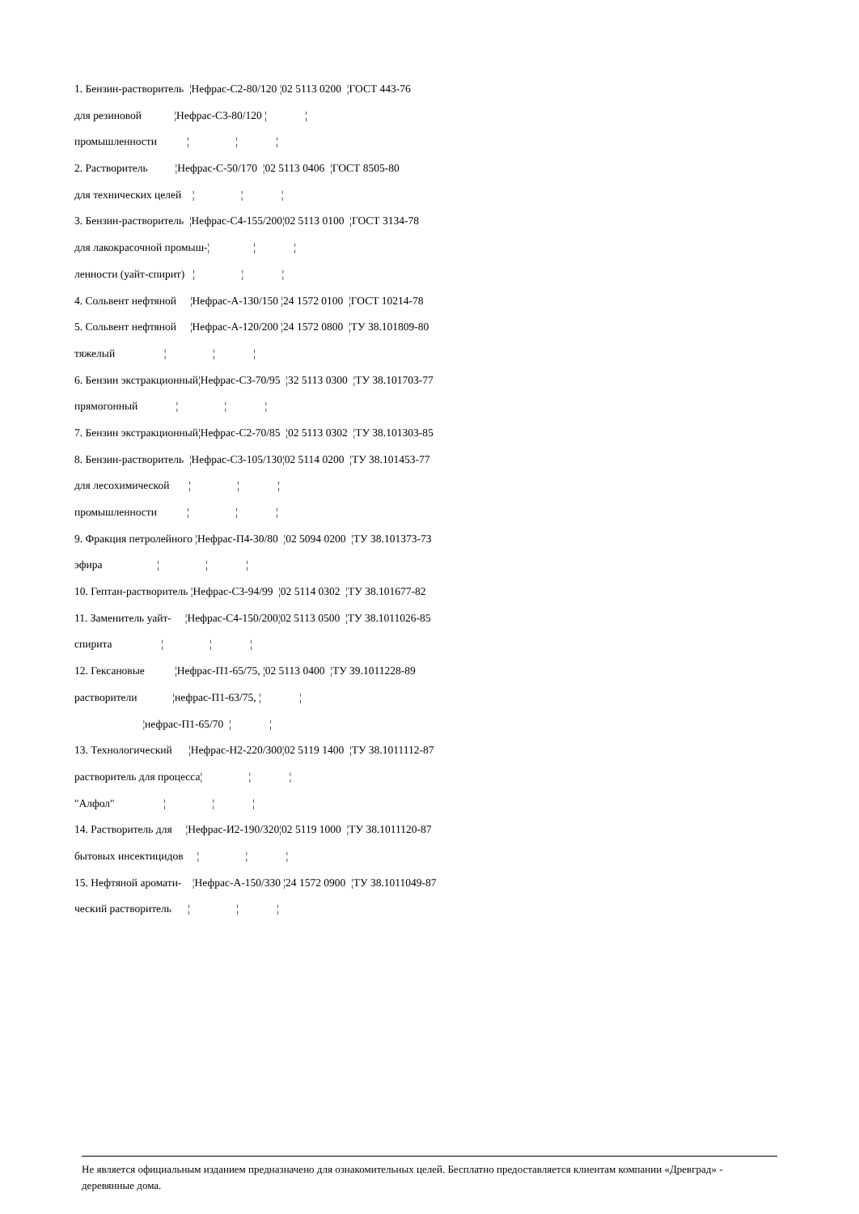1. Бензин-растворитель ¦Нефрас-С2-80/120 ¦02 5113 0200 ¦ГОСТ 443-76
для резиновой ¦Нефрас-С3-80/120 ¦ ¦
промышленности ¦ ¦ ¦
2. Растворитель ¦Нефрас-С-50/170 ¦02 5113 0406 ¦ГОСТ 8505-80
для технических целей ¦ ¦ ¦
3. Бензин-растворитель ¦Нефрас-С4-155/200¦02 5113 0100 ¦ГОСТ 3134-78
для лакокрасочной промыш-¦ ¦ ¦
ленности (уайт-спирит) ¦ ¦ ¦
4. Сольвент нефтяной ¦Нефрас-А-130/150 ¦24 1572 0100 ¦ГОСТ 10214-78
5. Сольвент нефтяной ¦Нефрас-А-120/200 ¦24 1572 0800 ¦ТУ 38.101809-80
тяжелый ¦ ¦ ¦
6. Бензин экстракционный¦Нефрас-С3-70/95 ¦32 5113 0300 ¦ТУ 38.101703-77
прямогонный ¦ ¦ ¦
7. Бензин экстракционный¦Нефрас-С2-70/85 ¦02 5113 0302 ¦ТУ 38.101303-85
8. Бензин-растворитель ¦Нефрас-С3-105/130¦02 5114 0200 ¦ТУ 38.101453-77
для лесохимической ¦ ¦ ¦
промышленности ¦ ¦ ¦
9. Фракция петролейного ¦Нефрас-П4-30/80 ¦02 5094 0200 ¦ТУ 38.101373-73
эфира ¦ ¦ ¦
10. Гептан-растворитель ¦Нефрас-С3-94/99 ¦02 5114 0302 ¦ТУ 38.101677-82
11. Заменитель уайт- ¦Нефрас-С4-150/200¦02 5113 0500 ¦ТУ 38.1011026-85
спирита ¦ ¦ ¦
12. Гексановые ¦Нефрас-П1-65/75, ¦02 5113 0400 ¦ТУ 39.1011228-89
растворители ¦нефрас-П1-63/75, ¦ ¦
¦нефрас-П1-65/70 ¦ ¦
13. Технологический ¦Нефрас-Н2-220/300¦02 5119 1400 ¦ТУ 38.1011112-87
растворитель для процесса¦ ¦ ¦
"Алфол" ¦ ¦ ¦
14. Растворитель для ¦Нефрас-И2-190/320¦02 5119 1000 ¦ТУ 38.1011120-87
бытовых инсектицидов ¦ ¦ ¦
15. Нефтяной аромати- ¦Нефрас-А-150/330 ¦24 1572 0900 ¦ТУ 38.1011049-87
ческий растворитель ¦ ¦ ¦
Не является официальным изданием предназначено для ознакомительных целей. Бесплатно предоставляется клиентам компании «Древград» - деревянные дома.